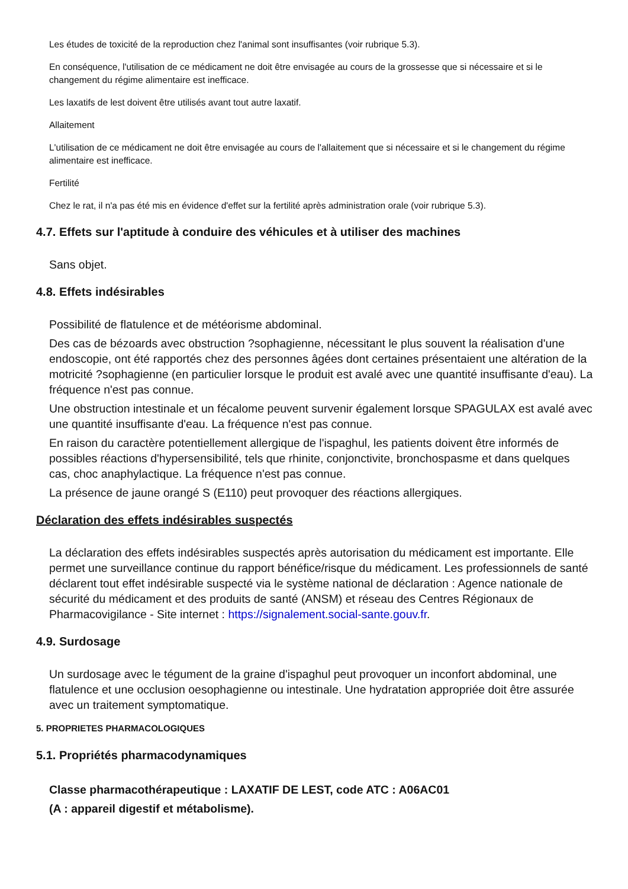Les études de toxicité de la reproduction chez l'animal sont insuffisantes (voir rubrique 5.3).
En conséquence, l'utilisation de ce médicament ne doit être envisagée au cours de la grossesse que si nécessaire et si le changement du régime alimentaire est inefficace.
Les laxatifs de lest doivent être utilisés avant tout autre laxatif.
Allaitement
L'utilisation de ce médicament ne doit être envisagée au cours de l'allaitement que si nécessaire et si le changement du régime alimentaire est inefficace.
Fertilité
Chez le rat, il n'a pas été mis en évidence d'effet sur la fertilité après administration orale (voir rubrique 5.3).
4.7. Effets sur l'aptitude à conduire des véhicules et à utiliser des machines
Sans objet.
4.8. Effets indésirables
Possibilité de flatulence et de météorisme abdominal.
Des cas de bézoards avec obstruction ?sophagienne, nécessitant le plus souvent la réalisation d'une endoscopie, ont été rapportés chez des personnes âgées dont certaines présentaient une altération de la motricité ?sophagienne (en particulier lorsque le produit est avalé avec une quantité insuffisante d'eau). La fréquence n'est pas connue.
Une obstruction intestinale et un fécalome peuvent survenir également lorsque SPAGULAX est avalé avec une quantité insuffisante d'eau. La fréquence n'est pas connue.
En raison du caractère potentiellement allergique de l'ispaghul, les patients doivent être informés de possibles réactions d'hypersensibilité, tels que rhinite, conjonctivite, bronchospasme et dans quelques cas, choc anaphylactique. La fréquence n'est pas connue.
La présence de jaune orangé S (E110) peut provoquer des réactions allergiques.
Déclaration des effets indésirables suspectés
La déclaration des effets indésirables suspectés après autorisation du médicament est importante. Elle permet une surveillance continue du rapport bénéfice/risque du médicament. Les professionnels de santé déclarent tout effet indésirable suspecté via le système national de déclaration : Agence nationale de sécurité du médicament et des produits de santé (ANSM) et réseau des Centres Régionaux de Pharmacovigilance - Site internet : https://signalement.social-sante.gouv.fr.
4.9. Surdosage
Un surdosage avec le tégument de la graine d'ispaghul peut provoquer un inconfort abdominal, une flatulence et une occlusion oesophagienne ou intestinale. Une hydratation appropriée doit être assurée avec un traitement symptomatique.
5. PROPRIETES PHARMACOLOGIQUES
5.1. Propriétés pharmacodynamiques
Classe pharmacothérapeutique : LAXATIF DE LEST, code ATC : A06AC01
(A : appareil digestif et métabolisme).